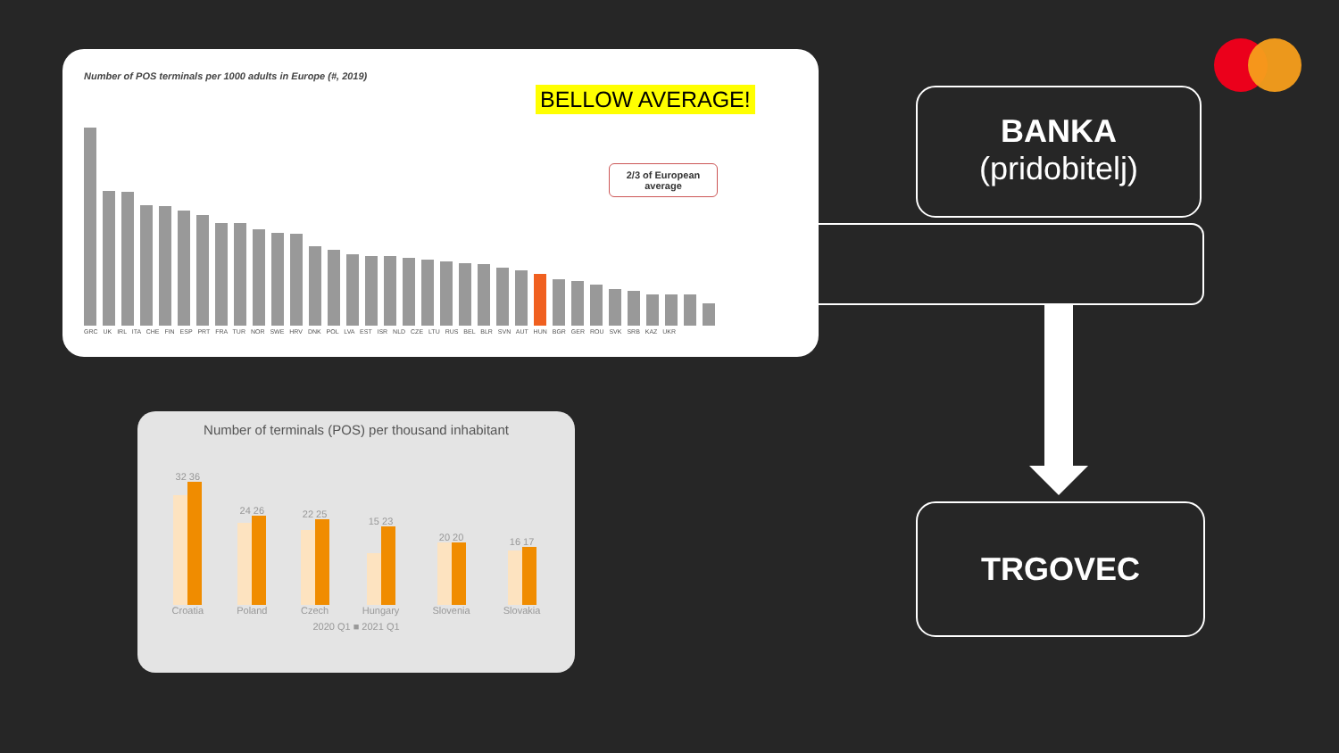Number of POS terminals per 1000 adults in Europe (#, 2019)
BELLOW AVERAGE!
2/3 of European average
GRC UK IRL ITA CHE FIN ESP PRT FRA TUR NOR SWE HRV DNK POL LVA EST ISR NLD CZE LTU RUS BEL BLR SVN AUT HUN BGR GER ROU SVK SRB KAZ UKR
Number of terminals (POS) per thousand inhabitant
32 36
Croatia
24 26
Poland
22 25
Czech
15 23
Hungary
20 20
Slovenia
16 17
Slovakia
2020 Q1 ■ 2021 Q1
BANKA
(pridobitelj)
TRGOVEC